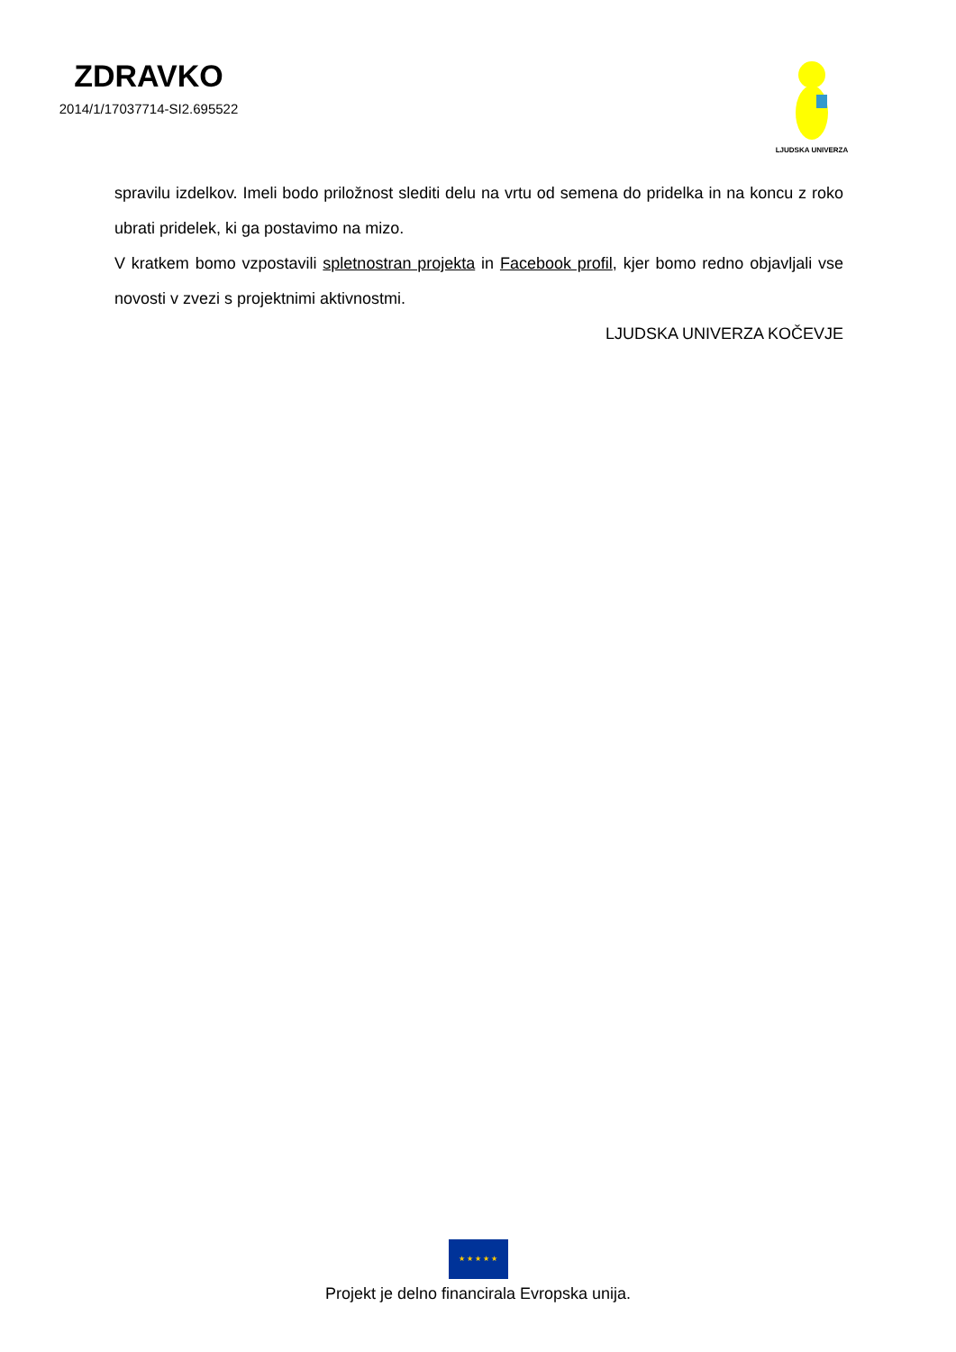ZDRAVKO
2014/1/17037714-SI2.695522
LJUDSKA UNIVERZA
spravilu izdelkov. Imeli bodo priložnost slediti delu na vrtu od semena do pridelka in na koncu z roko ubrati pridelek, ki ga postavimo na mizo.
V kratkem bomo vzpostavili spletnostran projekta in Facebook profil, kjer bomo redno objavljali vse novosti v zvezi s projektnimi aktivnostmi.
LJUDSKA UNIVERZA KOČEVJE
★ ★ ★ ★ ★
Projekt je delno financirala Evropska unija.